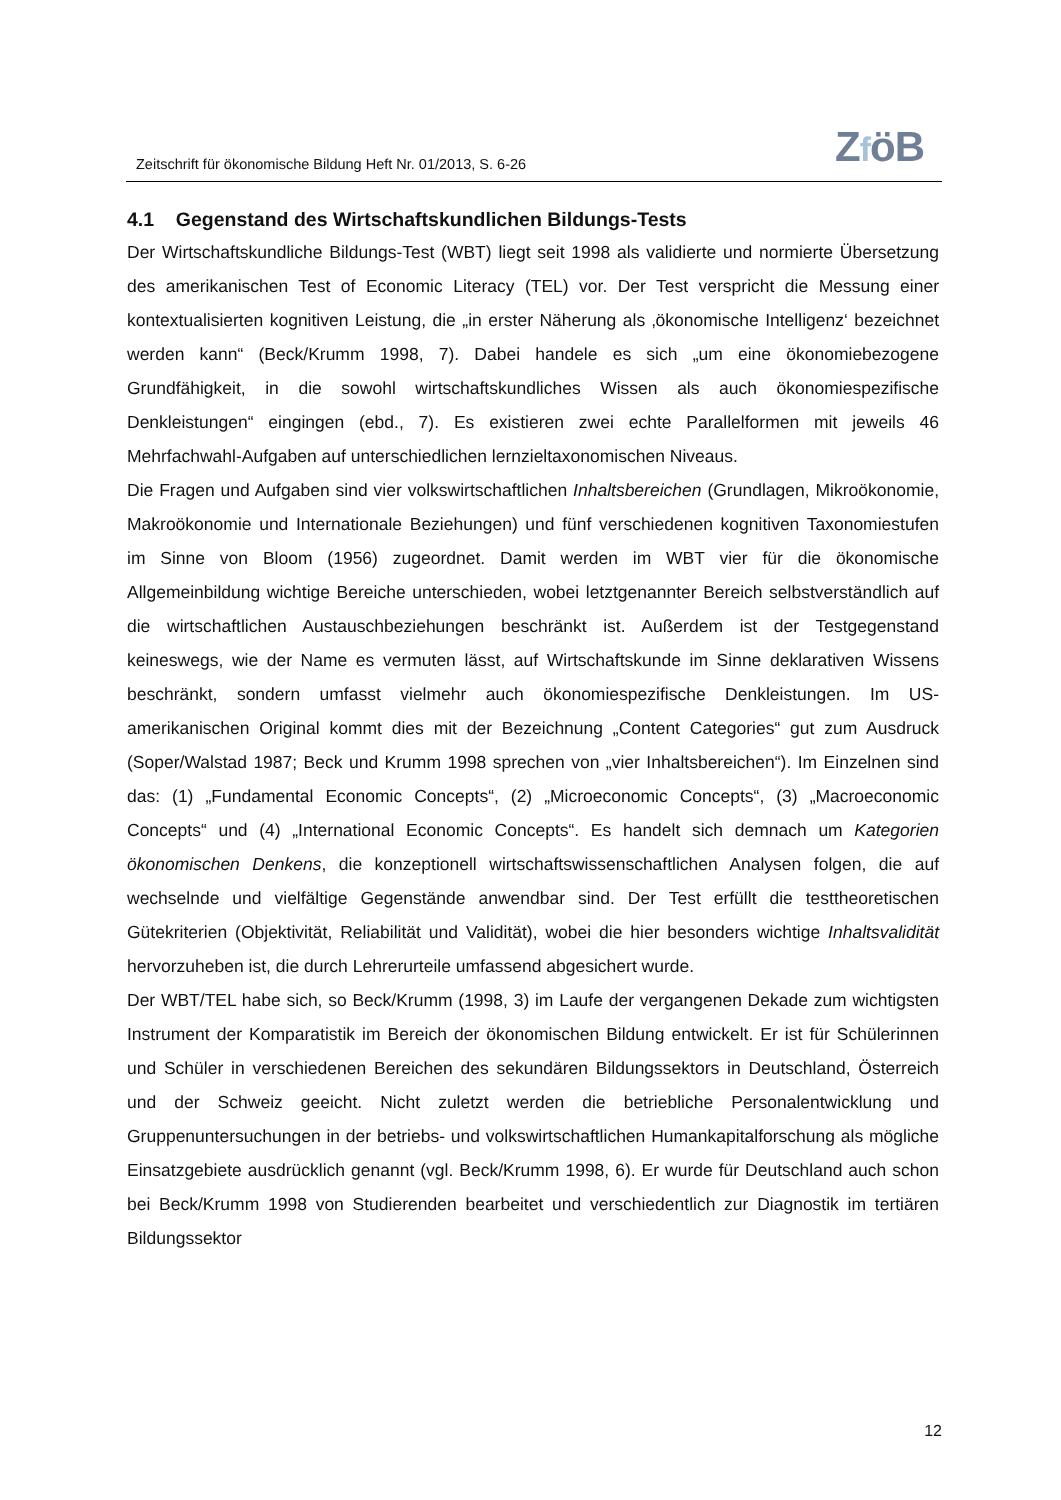Zeitschrift für ökonomische Bildung Heft Nr. 01/2013, S. 6-26
ZföB
4.1 Gegenstand des Wirtschaftskundlichen Bildungs-Tests
Der Wirtschaftskundliche Bildungs-Test (WBT) liegt seit 1998 als validierte und normierte Übersetzung des amerikanischen Test of Economic Literacy (TEL) vor. Der Test verspricht die Messung einer kontextualisierten kognitiven Leistung, die „in erster Näherung als ‚ökonomische Intelligenz‘ bezeichnet werden kann“ (Beck/Krumm 1998, 7). Dabei handele es sich „um eine ökonomiebezogene Grundfähigkeit, in die sowohl wirtschaftskundliches Wissen als auch ökonomiespezifische Denkleistungen“ eingingen (ebd., 7). Es existieren zwei echte Parallelformen mit jeweils 46 Mehrfachwahl-Aufgaben auf unterschiedlichen lernzieltaxonomischen Niveaus.
Die Fragen und Aufgaben sind vier volkswirtschaftlichen Inhaltsbereichen (Grundlagen, Mikroökonomie, Makroökonomie und Internationale Beziehungen) und fünf verschiedenen kognitiven Taxonomiestufen im Sinne von Bloom (1956) zugeordnet. Damit werden im WBT vier für die ökonomische Allgemeinbildung wichtige Bereiche unterschieden, wobei letztgenannter Bereich selbstverständlich auf die wirtschaftlichen Austauschbeziehungen beschränkt ist. Außerdem ist der Testgegenstand keineswegs, wie der Name es vermuten lässt, auf Wirtschaftskunde im Sinne deklarativen Wissens beschränkt, sondern umfasst vielmehr auch ökonomiespezifische Denkleistungen. Im US-amerikanischen Original kommt dies mit der Bezeichnung „Content Categories“ gut zum Ausdruck (Soper/Walstad 1987; Beck und Krumm 1998 sprechen von „vier Inhaltsbereichen“). Im Einzelnen sind das: (1) „Fundamental Economic Concepts“, (2) „Microeconomic Concepts“, (3) „Macroeconomic Concepts“ und (4) „International Economic Concepts“. Es handelt sich demnach um Kategorien ökonomischen Denkens, die konzeptionell wirtschaftswissenschaftlichen Analysen folgen, die auf wechselnde und vielfältige Gegenstände anwendbar sind. Der Test erfüllt die testtheoretischen Gütekriterien (Objektivität, Reliabilität und Validität), wobei die hier besonders wichtige Inhaltsvalidität hervorzuheben ist, die durch Lehrerurteile umfassend abgesichert wurde.
Der WBT/TEL habe sich, so Beck/Krumm (1998, 3) im Laufe der vergangenen Dekade zum wichtigsten Instrument der Komparatistik im Bereich der ökonomischen Bildung entwickelt. Er ist für Schülerinnen und Schüler in verschiedenen Bereichen des sekundären Bildungssektors in Deutschland, Österreich und der Schweiz geeicht. Nicht zuletzt werden die betriebliche Personalentwicklung und Gruppenuntersuchungen in der betriebs- und volkswirtschaftlichen Humankapitalforschung als mögliche Einsatzgebiete ausdrücklich genannt (vgl. Beck/Krumm 1998, 6). Er wurde für Deutschland auch schon bei Beck/Krumm 1998 von Studierenden bearbeitet und verschiedentlich zur Diagnostik im tertiären Bildungssektor
12